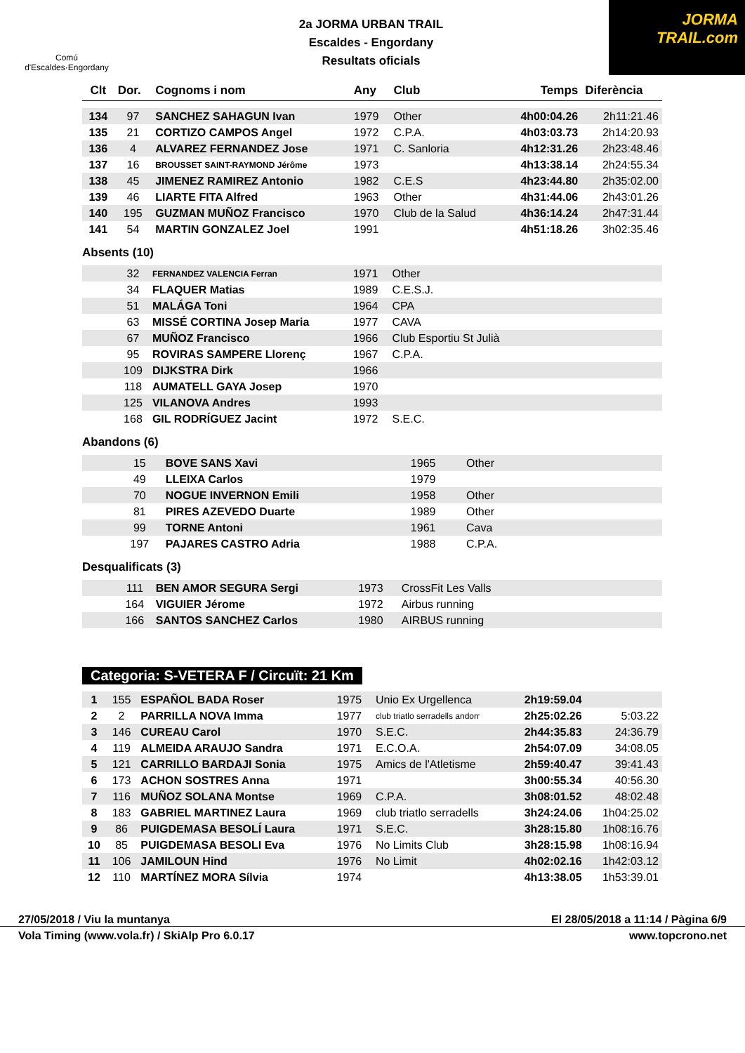Comú
d'Escaldes·Engordany
2a JORMA URBAN TRAIL
Escaldes - Engordany
Resultats oficials
JORMA
TRAIL.com
| Clt | Dor. | Cognoms i nom | Any | Club | Temps | Diferència |
| --- | --- | --- | --- | --- | --- | --- |
| 134 | 97 | SANCHEZ SAHAGUN Ivan | 1979 | Other | 4h00:04.26 | 2h11:21.46 |
| 135 | 21 | CORTIZO CAMPOS Angel | 1972 | C.P.A. | 4h03:03.73 | 2h14:20.93 |
| 136 | 4 | ALVAREZ FERNANDEZ Jose | 1971 | C. Sanloria | 4h12:31.26 | 2h23:48.46 |
| 137 | 16 | BROUSSET SAINT-RAYMOND Jérôme | 1973 | | 4h13:38.14 | 2h24:55.34 |
| 138 | 45 | JIMENEZ RAMIREZ Antonio | 1982 | C.E.S | 4h23:44.80 | 2h35:02.00 |
| 139 | 46 | LIARTE FITA Alfred | 1963 | Other | 4h31:44.06 | 2h43:01.26 |
| 140 | 195 | GUZMAN MUÑOZ Francisco | 1970 | Club de la Salud | 4h36:14.24 | 2h47:31.44 |
| 141 | 54 | MARTIN GONZALEZ Joel | 1991 | | 4h51:18.26 | 3h02:35.46 |
Absents (10)
| | 32 | FERNANDEZ VALENCIA Ferran | 1971 | Other | |
| | 34 | FLAQUER Matias | 1989 | C.E.S.J. | |
| | 51 | MALÁGA Toni | 1964 | CPA | |
| | 63 | MISSÉ CORTINA Josep Maria | 1977 | CAVA | |
| | 67 | MUÑOZ Francisco | 1966 | Club Esportiu St Julià | |
| | 95 | ROVIRAS SAMPERE Llorenç | 1967 | C.P.A. | |
| | 109 | DIJKSTRA Dirk | 1966 | | |
| | 118 | AUMATELL GAYA Josep | 1970 | | |
| | 125 | VILANOVA Andres | 1993 | | |
| | 168 | GIL RODRÍGUEZ Jacint | 1972 | S.E.C. | |
Abandons (6)
| | 15 | BOVE SANS Xavi | 1965 | Other | |
| | 49 | LLEIXA Carlos | 1979 | | |
| | 70 | NOGUE INVERNON Emili | 1958 | Other | |
| | 81 | PIRES AZEVEDO Duarte | 1989 | Other | |
| | 99 | TORNE Antoni | 1961 | Cava | |
| | 197 | PAJARES CASTRO Adria | 1988 | C.P.A. | |
Desqualificats (3)
| | 111 | BEN AMOR SEGURA Sergi | 1973 | CrossFit Les Valls | |
| | 164 | VIGUIER Jérome | 1972 | Airbus running | |
| | 166 | SANTOS SANCHEZ Carlos | 1980 | AIRBUS running | |
Categoria: S-VETERA F / Circuït: 21 Km
| 1 | 155 | ESPAÑOL BADA Roser | 1975 | Unio Ex Urgellenca | 2h19:59.04 | |
| 2 | 2 | PARRILLA NOVA Imma | 1977 | club triatlo serradells andorr | 2h25:02.26 | 5:03.22 |
| 3 | 146 | CUREAU Carol | 1970 | S.E.C. | 2h44:35.83 | 24:36.79 |
| 4 | 119 | ALMEIDA ARAUJO Sandra | 1971 | E.C.O.A. | 2h54:07.09 | 34:08.05 |
| 5 | 121 | CARRILLO BARDAJI Sonia | 1975 | Amics de l'Atletisme | 2h59:40.47 | 39:41.43 |
| 6 | 173 | ACHON SOSTRES Anna | 1971 | | 3h00:55.34 | 40:56.30 |
| 7 | 116 | MUÑOZ SOLANA Montse | 1969 | C.P.A. | 3h08:01.52 | 48:02.48 |
| 8 | 183 | GABRIEL MARTINEZ Laura | 1969 | club triatlo serradells | 3h24:24.06 | 1h04:25.02 |
| 9 | 86 | PUIGDEMASA BESOLÍ Laura | 1971 | S.E.C. | 3h28:15.80 | 1h08:16.76 |
| 10 | 85 | PUIGDEMASA BESOLI Eva | 1976 | No Limits Club | 3h28:15.98 | 1h08:16.94 |
| 11 | 106 | JAMILOUN Hind | 1976 | No Limit | 4h02:02.16 | 1h42:03.12 |
| 12 | 110 | MARTÍNEZ MORA Sílvia | 1974 | | 4h13:38.05 | 1h53:39.01 |
27/05/2018 / Viu la muntanya El 28/05/2018 a 11:14 / Pàgina 6/9
Vola Timing (www.vola.fr) / SkiAlp Pro 6.0.17 www.topcrono.net